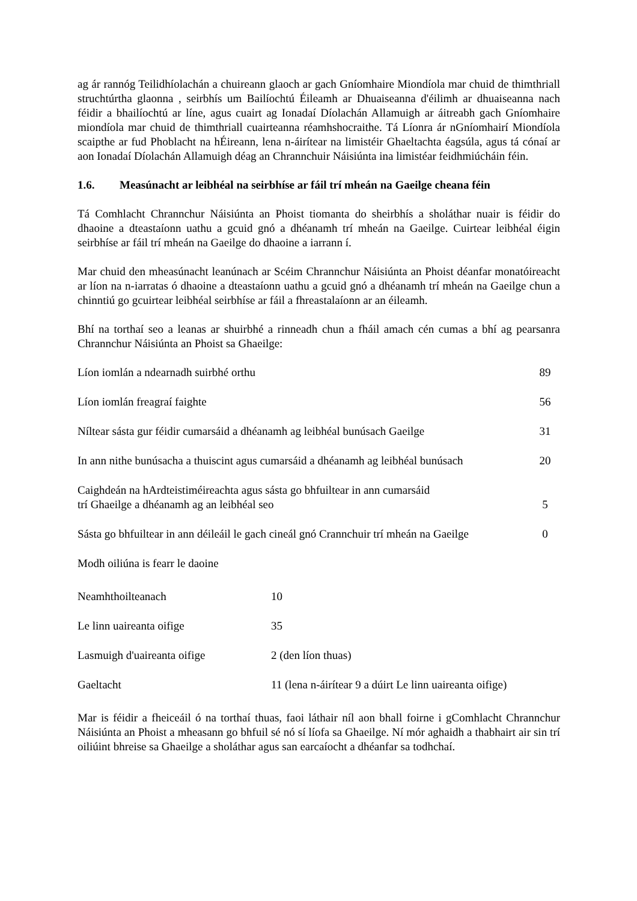ag ár rannóg Teilidhíolachán a chuireann glaoch ar gach Gníomhaire Miondíola mar chuid de thimthriall struchtúrtha glaonna , seirbhís um Bailíochtú Éileamh ar Dhuaiseanna d'éilimh ar dhuaiseanna nach féidir a bhailíochtú ar líne, agus cuairt ag Ionadaí Díolachán Allamuigh ar áitreabh gach Gníomhaire miondíola mar chuid de thimthriall cuairteanna réamhshocraithe. Tá Líonra ár nGníomhairí Miondíola scaipthe ar fud Phoblacht na hÉireann, lena n-áirítear na limistéir Ghaeltachta éagsúla, agus tá cónaí ar aon Ionadaí Díolachán Allamuigh déag an Chrannchuir Náisiúnta ina limistéar feidhmiúcháin féin.
1.6. Measúnacht ar leibhéal na seirbhíse ar fáil trí mheán na Gaeilge cheana féin
Tá Comhlacht Chrannchur Náisiúnta an Phoist tiomanta do sheirbhís a sholáthar nuair is féidir do dhaoine a dteastaíonn uathu a gcuid gnó a dhéanamh trí mheán na Gaeilge. Cuirtear leibhéal éigin seirbhíse ar fáil trí mheán na Gaeilge do dhaoine a iarrann í.
Mar chuid den mheasúnacht leanúnach ar Scéim Chrannchur Náisiúnta an Phoist déanfar monatóireacht ar líon na n-iarratas ó dhaoine a dteastaíonn uathu a gcuid gnó a dhéanamh trí mheán na Gaeilge chun a chinntiú go gcuirtear leibhéal seirbhíse ar fáil a fhreastalaíonn ar an éileamh.
Bhí na torthaí seo a leanas ar shuirbhé a rinneadh chun a fháil amach cén cumas a bhí ag pearsanra Chrannchur Náisiúnta an Phoist sa Ghaeilge:
| Líon iomlán a ndearnadh suirbhé orthu | 89 |
| Líon iomlán freagraí faighte | 56 |
| Níltear sásta gur féidir cumarsáid a dhéanamh ag leibhéal bunúsach Gaeilge | 31 |
| In ann nithe bunúsacha a thuiscint agus cumarsáid a dhéanamh ag leibhéal bunúsach | 20 |
| Caighdeán na hArdteistiméireachta agus sásta go bhfuiltear in ann cumarsáid trí Ghaeilge a dhéanamh ag an leibhéal seo | 5 |
| Sásta go bhfuiltear in ann déileáil le gach cineál gnó Crannchuir trí mheán na Gaeilge | 0 |
| Modh oiliúna is fearr le daoine | |
| Neamhthoilteanach | 10 |
| Le linn uaireanta oifige | 35 |
| Lasmuigh d'uaireanta oifige | 2 (den líon thuas) |
| Gaeltacht | 11 (lena n-áirítear 9 a dúirt Le linn uaireanta oifige) |
Mar is féidir a fheiceáil ó na torthaí thuas, faoi láthair níl aon bhall foirne i gComhlacht Chrannchur Náisiúnta an Phoist a mheasann go bhfuil sé nó sí líofa sa Ghaeilge. Ní mór aghaidh a thabhairt air sin trí oiliúint bhreise sa Ghaeilge a sholáthar agus san earcaíocht a dhéanfar sa todhchaí.